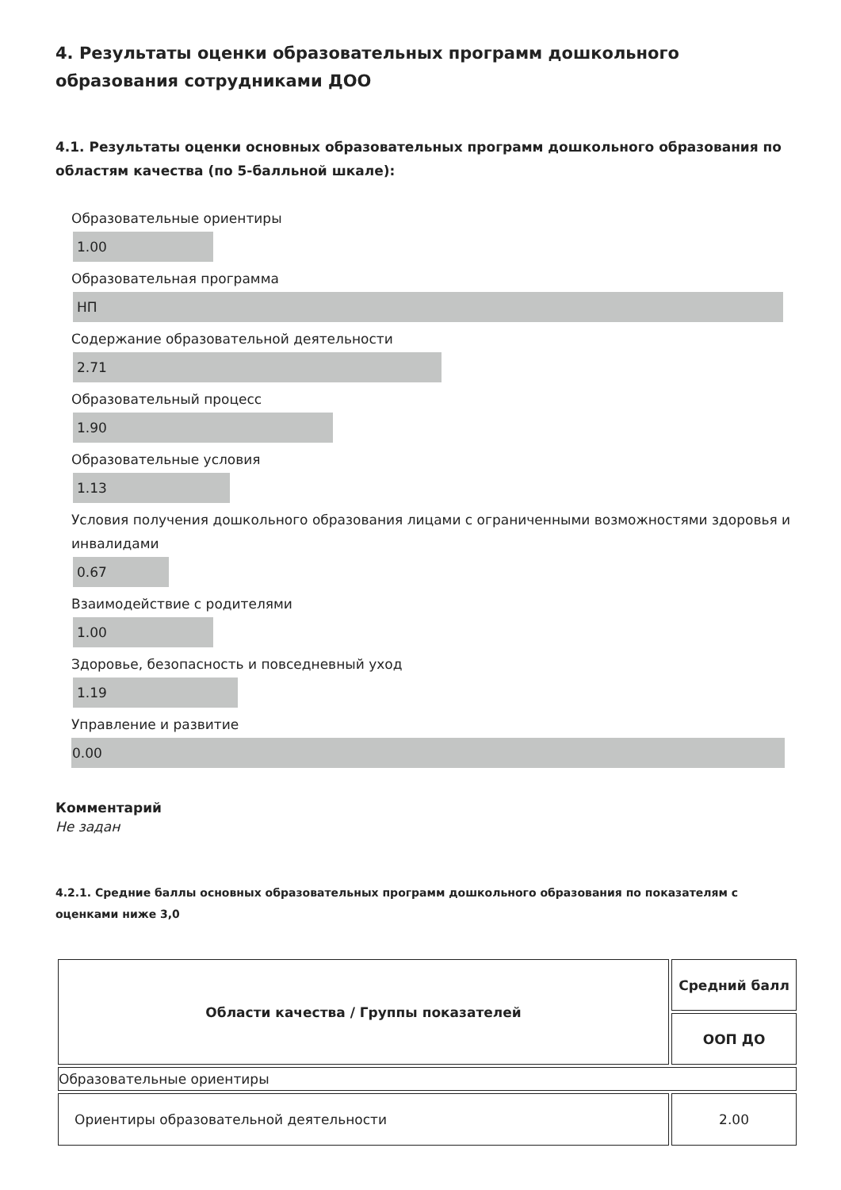4. Результаты оценки образовательных программ дошкольного образования сотрудниками ДОО
4.1. Результаты оценки основных образовательных программ дошкольного образования по областям качества (по 5-балльной шкале):
Образовательные ориентиры
1.00
Образовательная программа
НП
Содержание образовательной деятельности
2.71
Образовательный процесс
1.90
Образовательные условия
1.13
Условия получения дошкольного образования лицами с ограниченными возможностями здоровья и инвалидами
0.67
Взаимодействие с родителями
1.00
Здоровье, безопасность и повседневный уход
1.19
Управление и развитие
0.00
Комментарий
Не задан
4.2.1. Средние баллы основных образовательных программ дошкольного образования по показателям с оценками ниже 3,0
| Области качества / Группы показателей | Средний балл |
| --- | --- |
| | ООП ДО |
| Образовательные ориентиры | |
| Ориентиры образовательной деятельности | 2.00 |